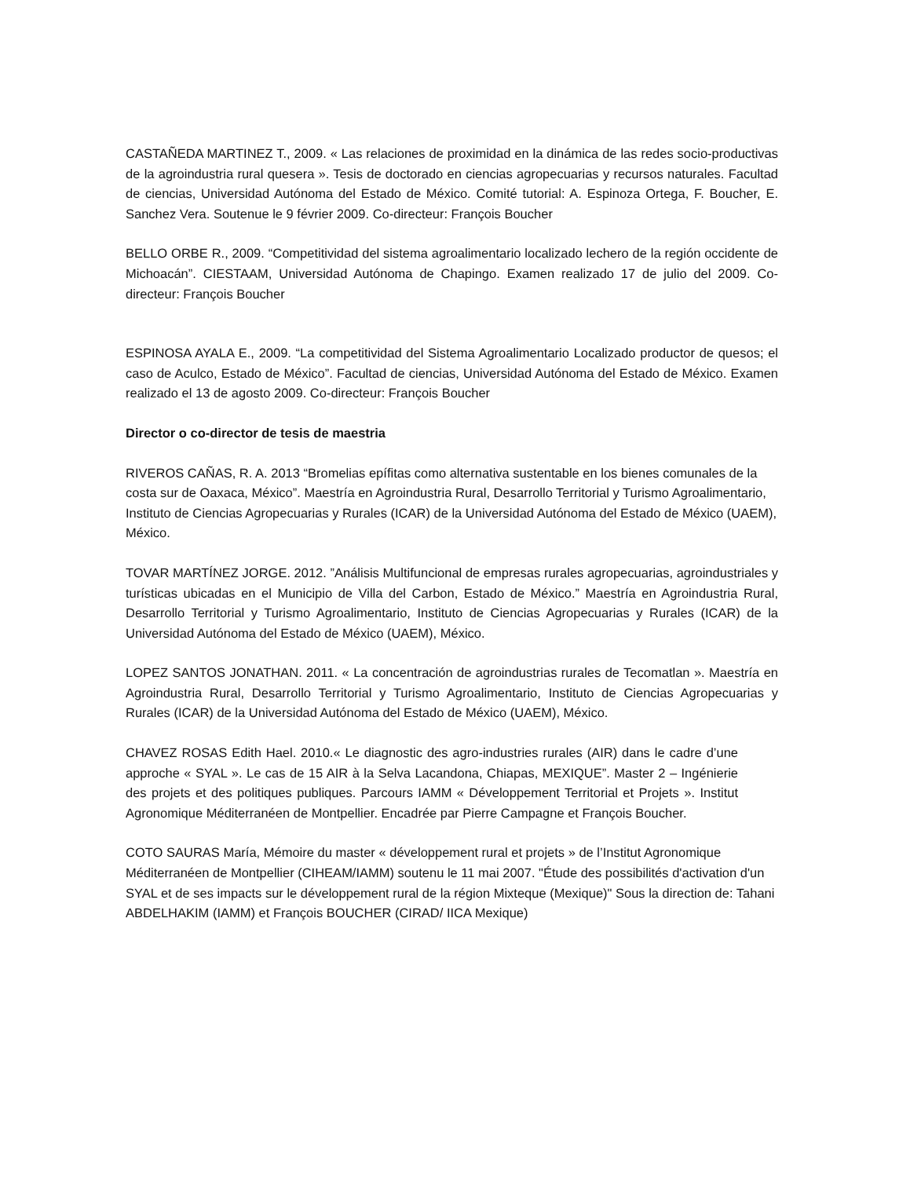CASTAÑEDA MARTINEZ T., 2009. « Las relaciones de proximidad en la dinámica de las redes socio-productivas de la agroindustria rural quesera ». Tesis de doctorado en ciencias agropecuarias y recursos naturales. Facultad de ciencias, Universidad Autónoma del Estado de México. Comité tutorial: A. Espinoza Ortega, F. Boucher, E. Sanchez Vera. Soutenue le 9 février 2009. Co-directeur: François Boucher
BELLO ORBE R., 2009. “Competitividad del sistema agroalimentario localizado lechero de la región occidente de Michoacán”. CIESTAAM, Universidad Autónoma de Chapingo. Examen realizado 17 de julio del 2009. Co-directeur: François Boucher
ESPINOSA AYALA E., 2009. “La competitividad del Sistema Agroalimentario Localizado productor de quesos; el caso de Aculco, Estado de México”. Facultad de ciencias, Universidad Autónoma del Estado de México. Examen realizado el 13 de agosto 2009. Co-directeur: François Boucher
Director o co-director de tesis de maestria
RIVEROS CAÑAS, R. A. 2013 “Bromelias epífitas como alternativa sustentable en los bienes comunales de la costa sur de Oaxaca, México”. Maestría en Agroindustria Rural, Desarrollo Territorial y Turismo Agroalimentario, Instituto de Ciencias Agropecuarias y Rurales (ICAR) de la Universidad Autónoma del Estado de México (UAEM), México.
TOVAR MARTÍNEZ JORGE. 2012. ”Análisis Multifuncional de empresas rurales agropecuarias, agroindustriales y turísticas ubicadas en el Municipio de Villa del Carbon, Estado de México.” Maestría en Agroindustria Rural, Desarrollo Territorial y Turismo Agroalimentario, Instituto de Ciencias Agropecuarias y Rurales (ICAR) de la Universidad Autónoma del Estado de México (UAEM), México.
LOPEZ SANTOS JONATHAN. 2011. « La concentración de agroindustrias rurales de Tecomatlan ». Maestría en Agroindustria Rural, Desarrollo Territorial y Turismo Agroalimentario, Instituto de Ciencias Agropecuarias y Rurales (ICAR) de la Universidad Autónoma del Estado de México (UAEM), México.
CHAVEZ ROSAS Edith Hael. 2010.« Le diagnostic des agro-industries rurales (AIR) dans le cadre d’une approche « SYAL ». Le cas de 15 AIR à la Selva Lacandona, Chiapas, MEXIQUE”. Master 2 – Ingénierie des projets et des politiques publiques. Parcours IAMM « Développement Territorial et Projets ». Institut Agronomique Méditerranéen de Montpellier. Encadrée par Pierre Campagne et François Boucher.
COTO SAURAS María, Mémoire du master « développement rural et projets » de l’Institut Agronomique Méditerranéen de Montpellier (CIHEAM/IAMM) soutenu le 11 mai 2007. "Étude des possibilités d'activation d'un SYAL et de ses impacts sur le développement rural de la région Mixteque (Mexique)" Sous la direction de: Tahani ABDELHAKIM (IAMM) et François BOUCHER (CIRAD/ IICA Mexique)